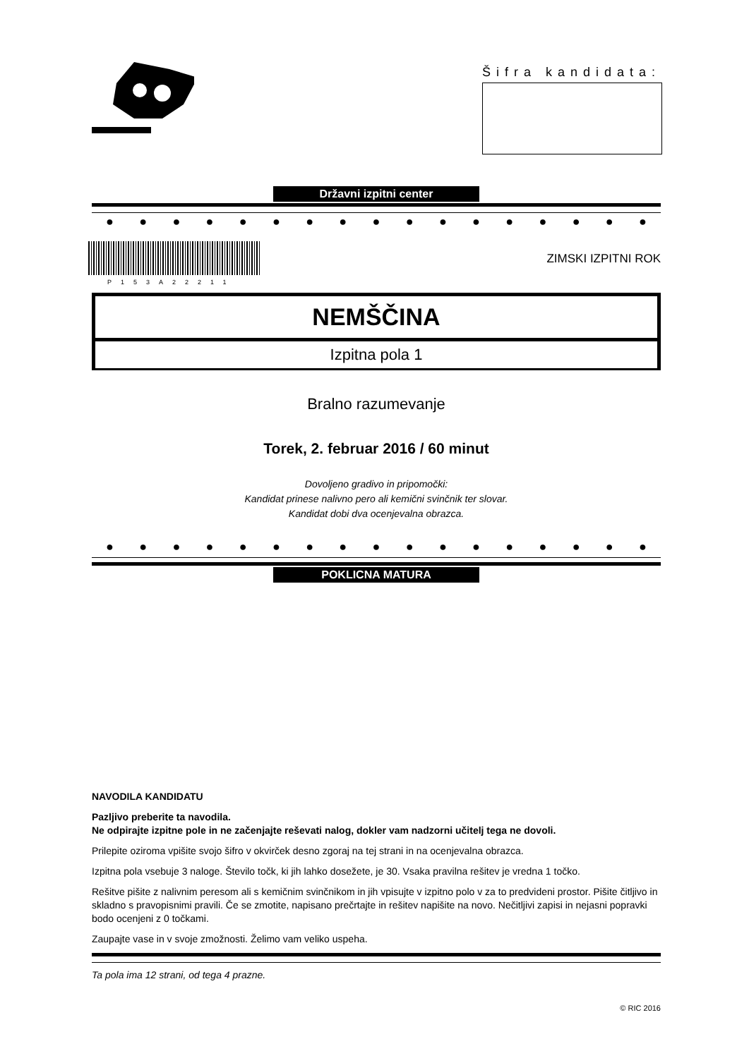Šifra kandidata:
Državni izpitni center
● ● ● ● ● ● ● ● ● ● ● ● ● ● ● ● ●
P153A22211
ZIMSKI IZPITNI ROK
NEMŠČINA
Izpitna pola 1
Bralno razumevanje
Torek, 2. februar 2016 / 60 minut
Dovoljeno gradivo in pripomočki:
Kandidat prinese nalivno pero ali kemični svinčnik ter slovar.
Kandidat dobi dva ocenjevalna obrazca.
● ● ● ● ● ● ● ● ● ● ● ● ● ● ● ● ●
POKLICNA MATURA
NAVODILA KANDIDATU
Pazljivo preberite ta navodila.
Ne odpirajte izpitne pole in ne začenjajte reševati nalog, dokler vam nadzorni učitelj tega ne dovoli.
Prilepite oziroma vpišite svojo šifro v okvirček desno zgoraj na tej strani in na ocenjevalna obrazca.
Izpitna pola vsebuje 3 naloge. Število točk, ki jih lahko dosežete, je 30. Vsaka pravilna rešitev je vredna 1 točko.
Rešitve pišite z nalivnim peresom ali s kemičnim svinčnikom in jih vpisujte v izpitno polo v za to predvideni prostor. Pišite čitljivo in skladno s pravopisnimi pravili. Če se zmotite, napisano prečrtajte in rešitev napišite na novo. Nečitljivi zapisi in nejasni popravki bodo ocenjeni z 0 točkami.
Zaupajte vase in v svoje zmožnosti. Želimo vam veliko uspeha.
Ta pola ima 12 strani, od tega 4 prazne.
© RIC 2016